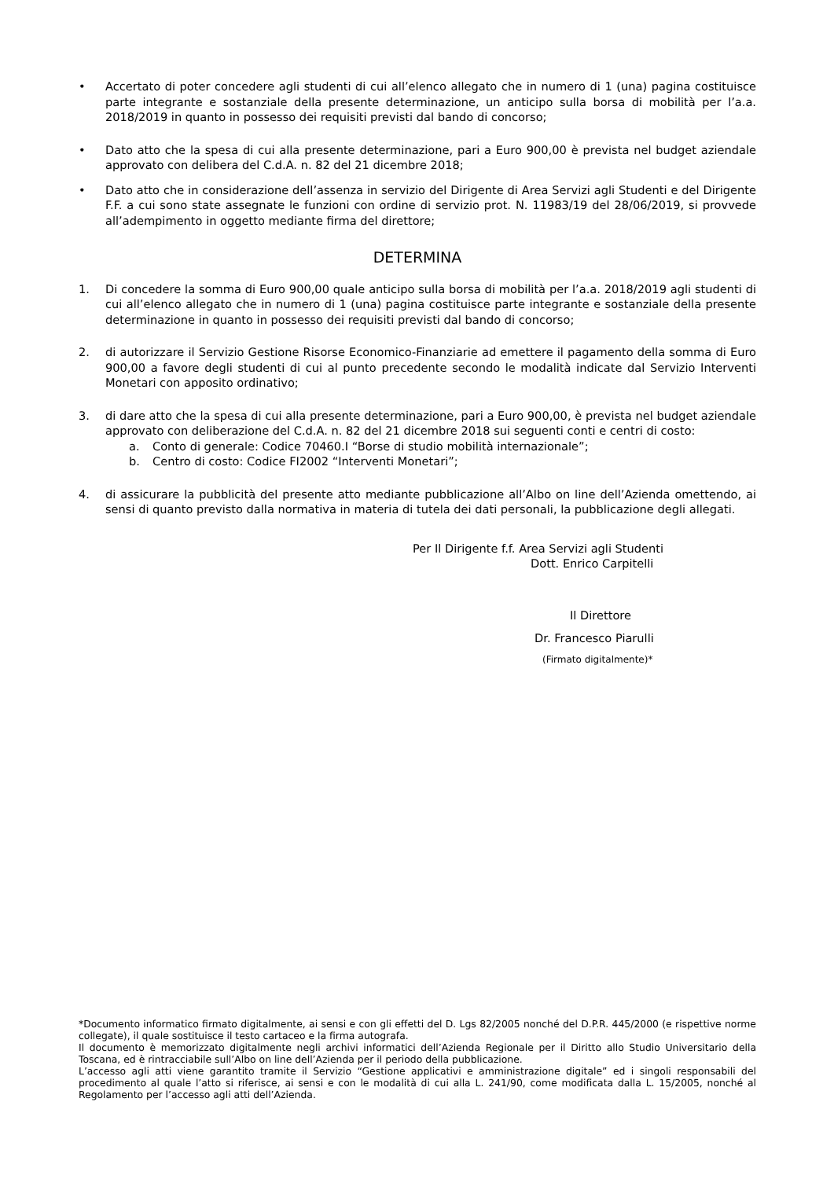• Accertato di poter concedere agli studenti di cui all’elenco allegato che in numero di 1 (una) pagina costituisce parte integrante e sostanziale della presente determinazione, un anticipo sulla borsa di mobilità per l’a.a. 2018/2019 in quanto in possesso dei requisiti previsti dal bando di concorso;
• Dato atto che la spesa di cui alla presente determinazione, pari a Euro 900,00 è prevista nel budget aziendale approvato con delibera del C.d.A. n. 82 del 21 dicembre 2018;
• Dato atto che in considerazione dell’assenza in servizio del Dirigente di Area Servizi agli Studenti e del Dirigente F.F. a cui sono state assegnate le funzioni con ordine di servizio prot. N. 11983/19 del 28/06/2019, si provvede all’adempimento in oggetto mediante firma del direttore;
DETERMINA
1. Di concedere la somma di Euro 900,00 quale anticipo sulla borsa di mobilità per l’a.a. 2018/2019 agli studenti di cui all’elenco allegato che in numero di 1 (una) pagina costituisce parte integrante e sostanziale della presente determinazione in quanto in possesso dei requisiti previsti dal bando di concorso;
2. di autorizzare il Servizio Gestione Risorse Economico-Finanziarie ad emettere il pagamento della somma di Euro 900,00 a favore degli studenti di cui al punto precedente secondo le modalità indicate dal Servizio Interventi Monetari con apposito ordinativo;
3. di dare atto che la spesa di cui alla presente determinazione, pari a Euro 900,00, è prevista nel budget aziendale approvato con deliberazione del C.d.A. n. 82 del 21 dicembre 2018 sui seguenti conti e centri di costo:
a. Conto di generale: Codice 70460.I “Borse di studio mobilità internazionale”;
b. Centro di costo: Codice FI2002 “Interventi Monetari”;
4. di assicurare la pubblicità del presente atto mediante pubblicazione all’Albo on line dell’Azienda omettendo, ai sensi di quanto previsto dalla normativa in materia di tutela dei dati personali, la pubblicazione degli allegati.
Per Il Dirigente f.f. Area Servizi agli Studenti
Dott. Enrico Carpitelli
Il Direttore
Dr. Francesco Piarulli
(Firmato digitalmente)*
*Documento informatico firmato digitalmente, ai sensi e con gli effetti del D. Lgs 82/2005 nonché del D.P.R. 445/2000 (e rispettive norme collegate), il quale sostituisce il testo cartaceo e la firma autografa.
Il documento è memorizzato digitalmente negli archivi informatici dell’Azienda Regionale per il Diritto allo Studio Universitario della Toscana, ed è rintracciabile sull’Albo on line dell’Azienda per il periodo della pubblicazione.
L’accesso agli atti viene garantito tramite il Servizio “Gestione applicativi e amministrazione digitale” ed i singoli responsabili del procedimento al quale l’atto si riferisce, ai sensi e con le modalità di cui alla L. 241/90, come modificata dalla L. 15/2005, nonché al Regolamento per l’accesso agli atti dell’Azienda.